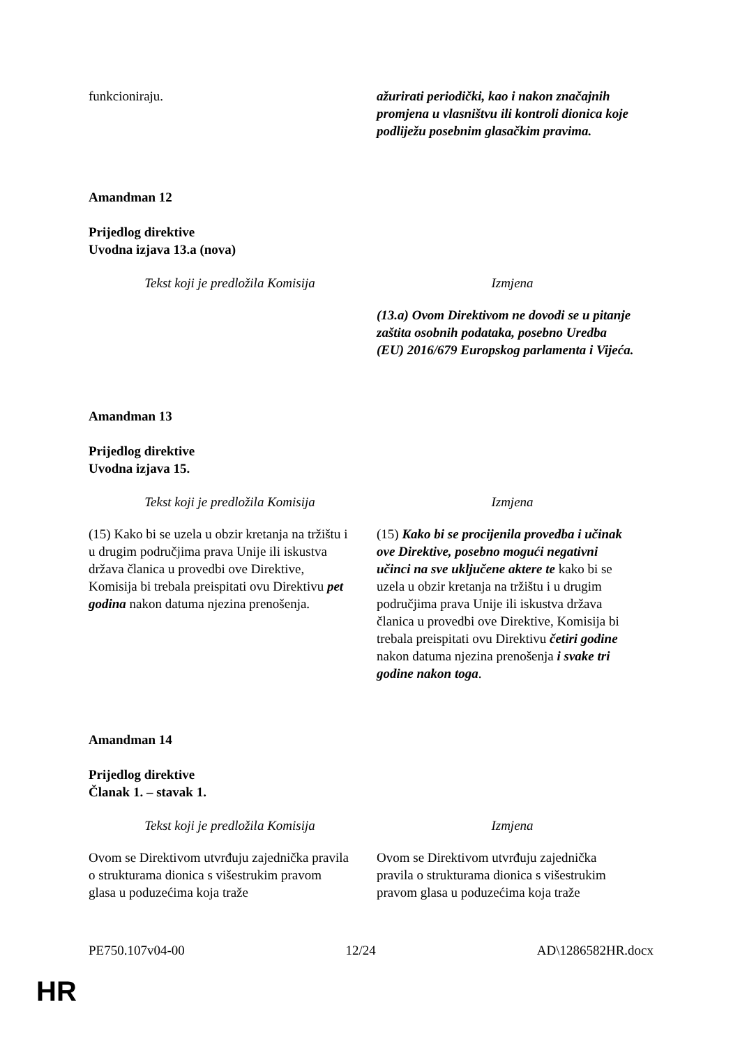| funkcioniraju. | ažurirati periodički, kao i nakon značajnih promjena u vlasništvu ili kontroli dionica koje podliježu posebnim glasačkim pravima. |
Amandman 12
Prijedlog direktive
Uvodna izjava 13.a (nova)
| Tekst koji je predložila Komisija | Izmjena |
| --- | --- |
| | (13.a) Ovom Direktivom ne dovodi se u pitanje zaštita osobnih podataka, posebno Uredba (EU) 2016/679 Europskog parlamenta i Vijeća. |
Amandman 13
Prijedlog direktive
Uvodna izjava 15.
| Tekst koji je predložila Komisija | Izmjena |
| --- | --- |
| (15) Kako bi se uzela u obzir kretanja na tržištu i u drugim područjima prava Unije ili iskustva država članica u provedbi ove Direktive, Komisija bi trebala preispitati ovu Direktivu pet godina nakon datuma njezina prenošenja. | (15) Kako bi se procijenila provedba i učinak ove Direktive, posebno mogući negativni učinci na sve uključene aktere te kako bi se uzela u obzir kretanja na tržištu i u drugim područjima prava Unije ili iskustva država članica u provedbi ove Direktive, Komisija bi trebala preispitati ovu Direktivu četiri godine nakon datuma njezina prenošenja i svake tri godine nakon toga . |
Amandman 14
Prijedlog direktive
Članak 1. – stavak 1.
| Tekst koji je predložila Komisija | Izmjena |
| --- | --- |
| Ovom se Direktivom utvrđuju zajednička pravila o strukturama dionica s višestrukim pravom glasa u poduzećima koja traže | Ovom se Direktivom utvrđuju zajednička pravila o strukturama dionica s višestrukim pravom glasa u poduzećima koja traže |
PE750.107v04-00 12/24 AD\1286582HR.docx
HR